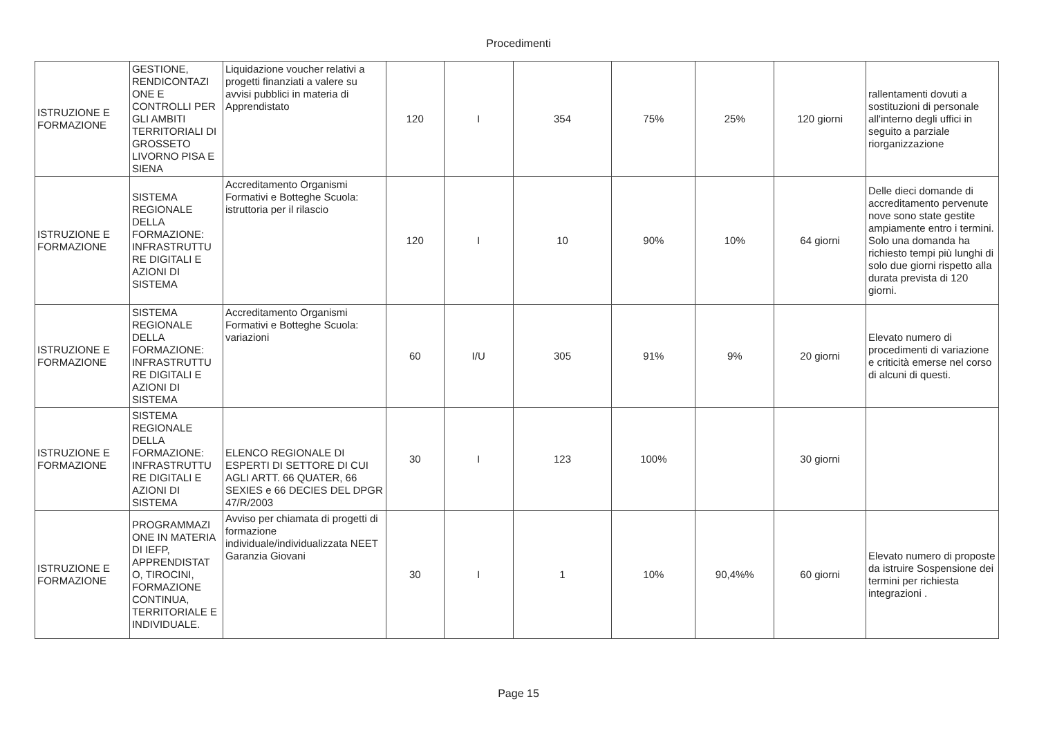Procedimenti
| ISTRUZIONE E FORMAZIONE | GESTIONE, RENDICONTAZI ONE E CONTROLLI PER GLI AMBITI TERRITORIALI DI GROSSETO LIVORNO PISA E SIENA | Liquidazione voucher relativi a progetti finanziati a valere su avvisi pubblici in materia di Apprendistato | 120 | I | 354 | 75% | 25% | 120 giorni | rallentamenti dovuti a sostituzioni di personale all'interno degli uffici in seguito a parziale riorganizzazione |
| ISTRUZIONE E FORMAZIONE | SISTEMA REGIONALE DELLA FORMAZIONE: INFRASTRUTTU RE DIGITALI E AZIONI DI SISTEMA | Accreditamento Organismi Formativi e Botteghe Scuola: istruttoria per il rilascio | 120 | I | 10 | 90% | 10% | 64 giorni | Delle dieci domande di accreditamento pervenute nove sono state gestite ampiamente entro i termini. Solo una domanda ha richiesto tempi più lunghi di solo due giorni rispetto alla durata prevista di 120 giorni. |
| ISTRUZIONE E FORMAZIONE | SISTEMA REGIONALE DELLA FORMAZIONE: INFRASTRUTTU RE DIGITALI E AZIONI DI SISTEMA | Accreditamento Organismi Formativi e Botteghe Scuola: variazioni | 60 | I/U | 305 | 91% | 9% | 20 giorni | Elevato numero di procedimenti di variazione e criticità emerse nel corso di alcuni di questi. |
| ISTRUZIONE E FORMAZIONE | SISTEMA REGIONALE DELLA FORMAZIONE: INFRASTRUTTU RE DIGITALI E AZIONI DI SISTEMA | ELENCO REGIONALE DI ESPERTI DI SETTORE DI CUI AGLI ARTT. 66 QUATER, 66 SEXIES e 66 DECIES DEL DPGR 47/R/2003 | 30 | I | 123 | 100% | | 30 giorni | |
| ISTRUZIONE E FORMAZIONE | PROGRAMMAZI ONE IN MATERIA DI IEFP, APPRENDISTAT O, TIROCINI, FORMAZIONE CONTINUA, TERRITORIALE E INDIVIDUALE. | Avviso per chiamata di progetti di formazione individuale/individualizzata NEET Garanzia Giovani | 30 | I | 1 | 10% | 90,4%% | 60 giorni | Elevato numero di proposte da istruire Sospensione dei termini per richiesta integrazioni . |
Page 15